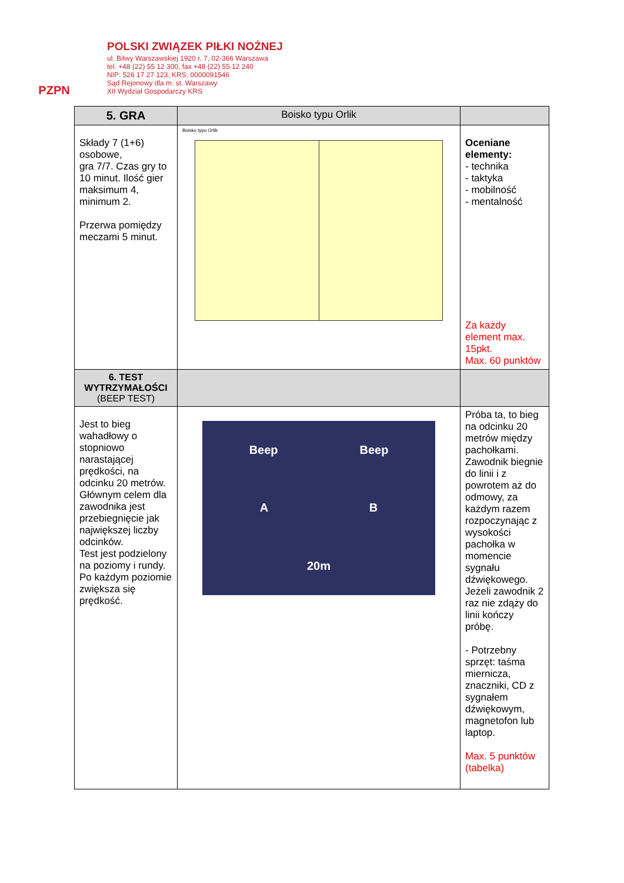PZPN
POLSKI ZWIĄZEK PIŁKI NOŻNEJ
ul. Bitwy Warszawskiej 1920 r. 7, 02-366 Warszawa
tel. +48 (22) 55 12 300, fax +48 (22) 55 12 240
NIP: 526 17 27 123, KRS: 0000091546
Sąd Rejonowy dla m. st. Warszawy
XII Wydział Gospodarczy KRS
| 5. GRA | Boisko typu Orlik | |
| --- | --- | --- |
| Składy 7 (1+6) osobowe, gra 7/7. Czas gry to 10 minut. Ilość gier maksimum 4, minimum 2. Przerwa pomiędzy meczami 5 minut. | Boisko typu Orlik | Oceniane elementy: - technika - taktyka - mobilność - mentalność Za każdy element max. 15pkt. Max. 60 punktów |
| 6. TEST WYTRZYMAŁOŚCI (BEEP TEST) | | |
| Jest to bieg wahadłowy o stopniowo narastającej prędkości, na odcinku 20 metrów. Głównym celem dla zawodnika jest przebiegnięcie jak największej liczby odcinków. Test jest podzielony na poziomy i rundy. Po każdym poziomie zwiększa się prędkość. | Beep Beep A B 20m | Próba ta, to bieg na odcinku 20 metrów między pachołkami. Zawodnik biegnie do linii i z powrotem aż do odmowy, za każdym razem rozpoczynając z wysokości pachołka w momencie sygnału dźwiękowego. Jeżeli zawodnik 2 raz nie zdąży do linii kończy próbę. - Potrzebny sprzęt: taśma miernicza, znaczniki, CD z sygnałem dźwiękowym, magnetofon lub laptop. Max. 5 punktów (tabelka) |